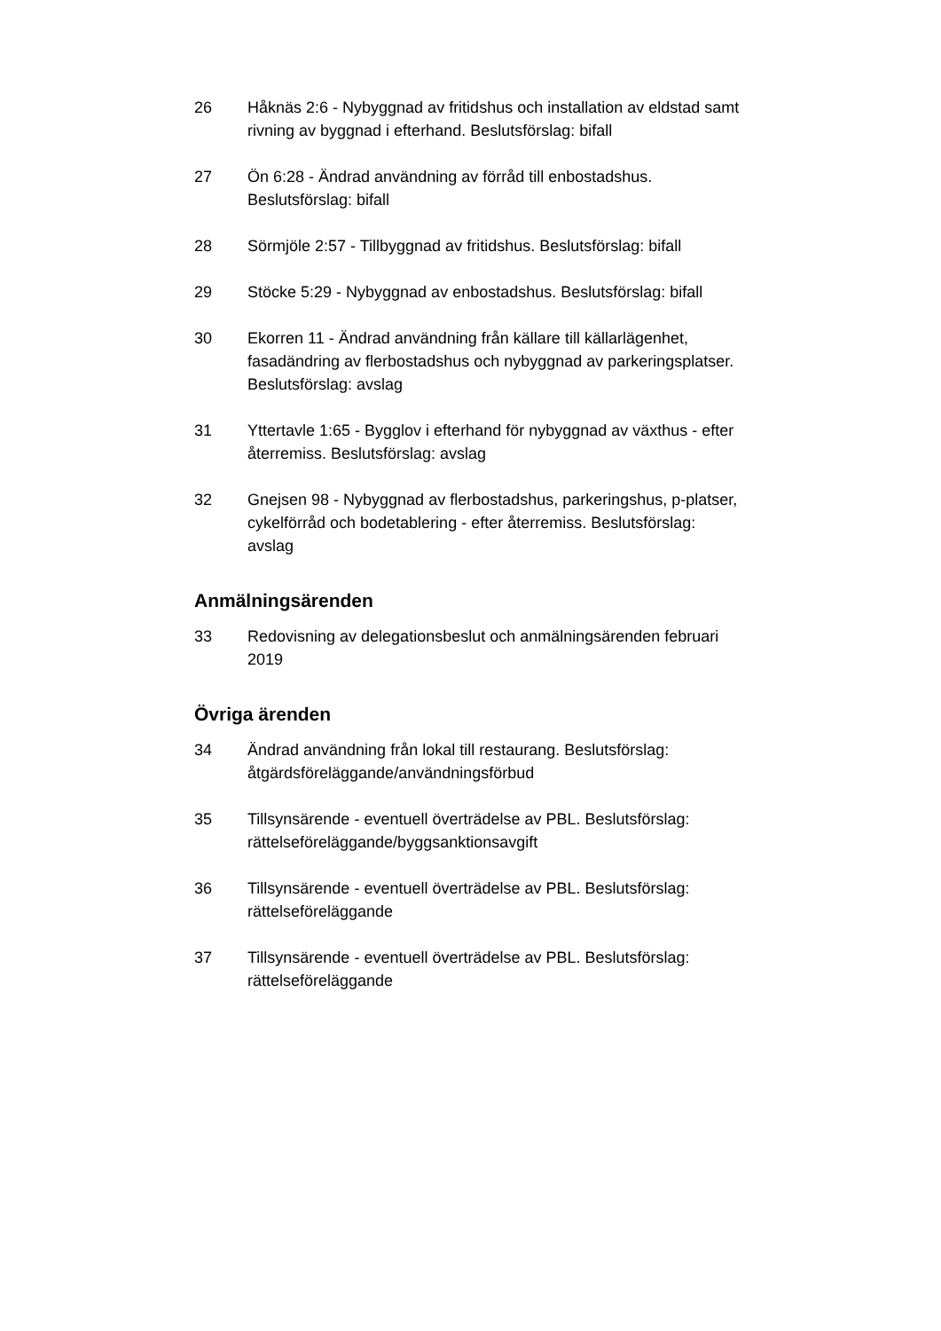26 Håknäs 2:6 - Nybyggnad av fritidshus och installation av eldstad samt rivning av byggnad i efterhand. Beslutsförslag: bifall
27 Ön 6:28 - Ändrad användning av förråd till enbostadshus. Beslutsförslag: bifall
28 Sörmjöle 2:57 - Tillbyggnad av fritidshus. Beslutsförslag: bifall
29 Stöcke 5:29 - Nybyggnad av enbostadshus. Beslutsförslag: bifall
30 Ekorren 11 - Ändrad användning från källare till källarlägenhet, fasadändring av flerbostadshus och nybyggnad av parkeringsplatser. Beslutsförslag: avslag
31 Yttertavle 1:65 - Bygglov i efterhand för nybyggnad av växthus - efter återremiss. Beslutsförslag: avslag
32 Gnejsen 98 - Nybyggnad av flerbostadshus, parkeringshus, p-platser, cykelförråd och bodetablering - efter återremiss. Beslutsförslag: avslag
Anmälningsärenden
33 Redovisning av delegationsbeslut och anmälningsärenden februari 2019
Övriga ärenden
34 Ändrad användning från lokal till restaurang. Beslutsförslag: åtgärdsföreläggande/användningsförbud
35 Tillsynsärende - eventuell överträdelse av PBL. Beslutsförslag: rättelseföreläggande/byggsanktionsavgift
36 Tillsynsärende - eventuell överträdelse av PBL. Beslutsförslag: rättelseföreläggande
37 Tillsynsärende - eventuell överträdelse av PBL. Beslutsförslag: rättelseföreläggande